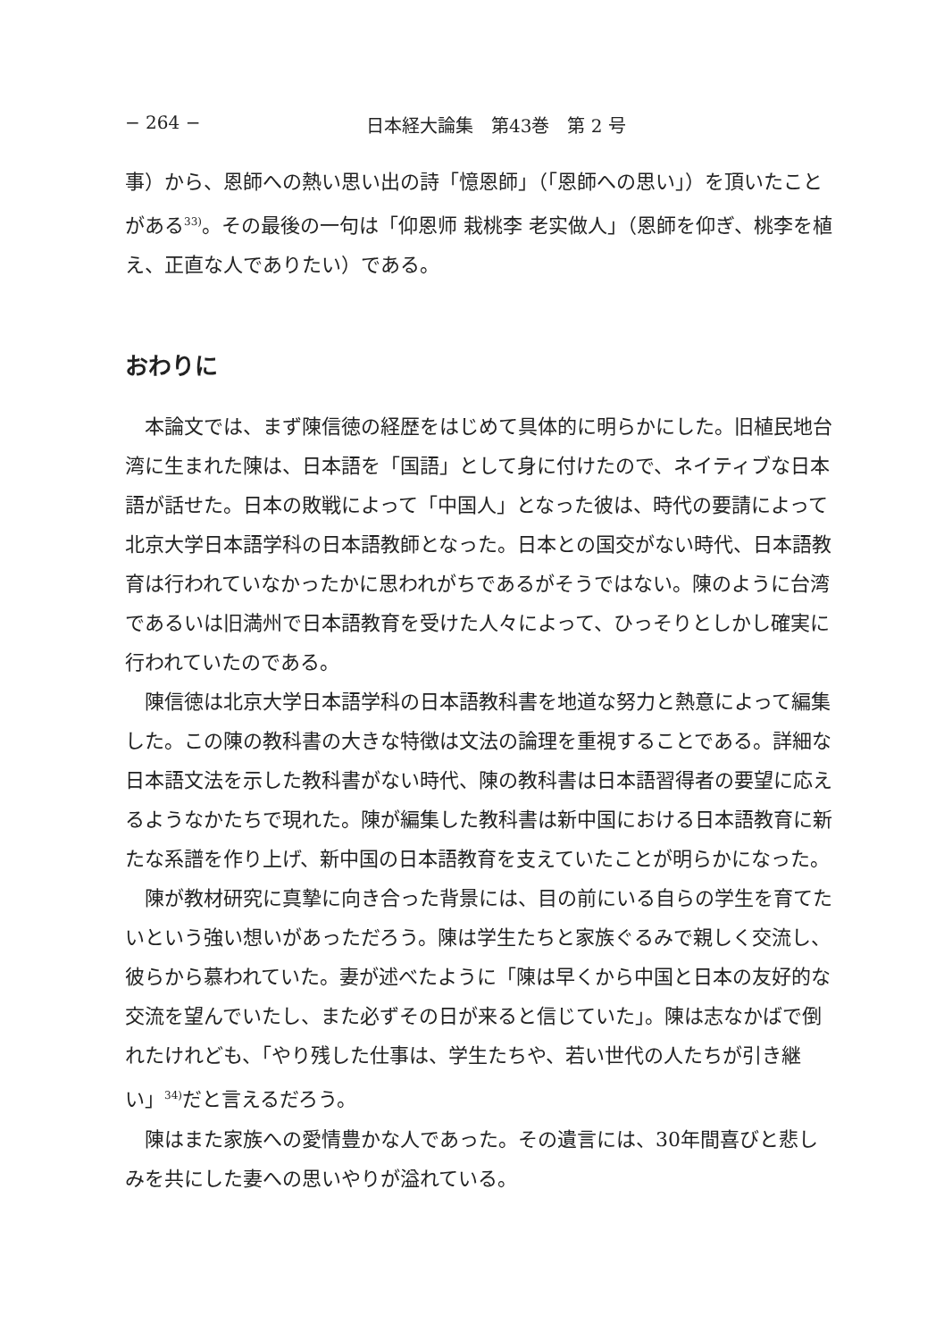− 264 − 日本経大論集　第43巻　第 2 号
事）から、恩師への熱い思い出の詩「憶恩師」（「恩師への思い」）を頂いたことがある<sup>33)</sup>。その最後の一句は「仰恩师 栽桃李 老实做人」（恩師を仰ぎ、桃李を植え、正直な人でありたい）である。
おわりに
本論文では、まず陳信徳の経歴をはじめて具体的に明らかにした。旧植民地台湾に生まれた陳は、日本語を「国語」として身に付けたので、ネイティブな日本語が話せた。日本の敗戦によって「中国人」となった彼は、時代の要請によって北京大学日本語学科の日本語教師となった。日本との国交がない時代、日本語教育は行われていなかったかに思われがちであるがそうではない。陳のように台湾であるいは旧満州で日本語教育を受けた人々によって、ひっそりとしかし確実に行われていたのである。
陳信徳は北京大学日本語学科の日本語教科書を地道な努力と熱意によって編集した。この陳の教科書の大きな特徴は文法の論理を重視することである。詳細な日本語文法を示した教科書がない時代、陳の教科書は日本語習得者の要望に応えるようなかたちで現れた。陳が編集した教科書は新中国における日本語教育に新たな系譜を作り上げ、新中国の日本語教育を支えていたことが明らかになった。
陳が教材研究に真摯に向き合った背景には、目の前にいる自らの学生を育てたいという強い想いがあっただろう。陳は学生たちと家族ぐるみで親しく交流し、彼らから慕われていた。妻が述べたように「陳は早くから中国と日本の友好的な交流を望んでいたし、また必ずその日が来ると信じていた」。陳は志なかばで倒れたけれども、「やり残した仕事は、学生たちや、若い世代の人たちが引き継い」<sup>34)</sup>だと言えるだろう。
陳はまた家族への愛情豊かな人であった。その遺言には、30年間喜びと悲しみを共にした妻への思いやりが溢れている。